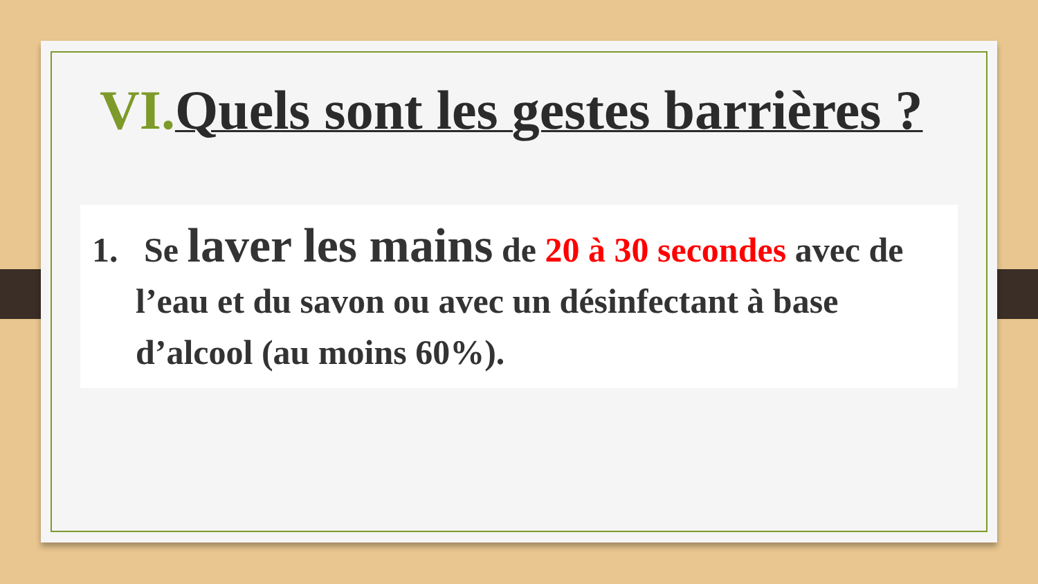VI. Quels sont les gestes barrières ?
1. Se laver les mains de 20 à 30 secondes avec de l’eau et du savon ou avec un désinfectant à base d’alcool (au moins 60%).